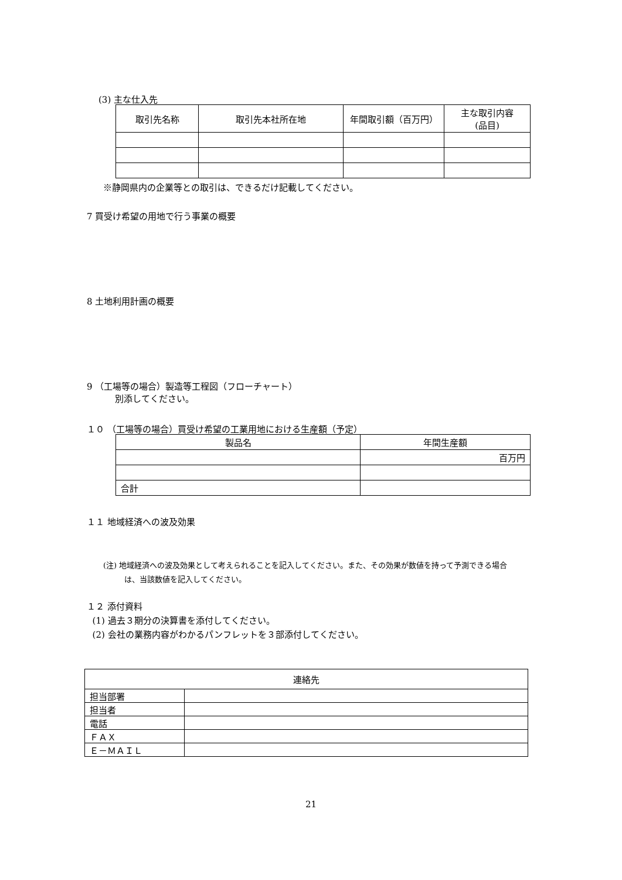(3) 主な仕入先
| 取引先名称 | 取引先本社所在地 | 年間取引額（百万円） | 主な取引内容 (品目) |
| --- | --- | --- | --- |
※静岡県内の企業等との取引は、できるだけ記載してください。
7 買受け希望の用地で行う事業の概要
8 土地利用計画の概要
9 （工場等の場合）製造等工程図（フローチャート）
別添してください。
１０ （工場等の場合）買受け希望の工業用地における生産額（予定）
| 製品名 | 年間生産額 |
| --- | --- |
| | 百万円 |
| 合計 | |
１１ 地域経済への波及効果
(注) 地域経済への波及効果として考えられることを記入してください。また、その効果が数値を持って予測できる場合
は、当該数値を記入してください。
１２ 添付資料
(1) 過去３期分の決算書を添付してください。
(2) 会社の業務内容がわかるパンフレットを３部添付してください。
| 連絡先 | |
| --- | --- |
| 担当部署 | |
| 担当者 | |
| 電話 | |
| ＦＡＸ | |
| Ｅ－ＭＡＩＬ | |
21